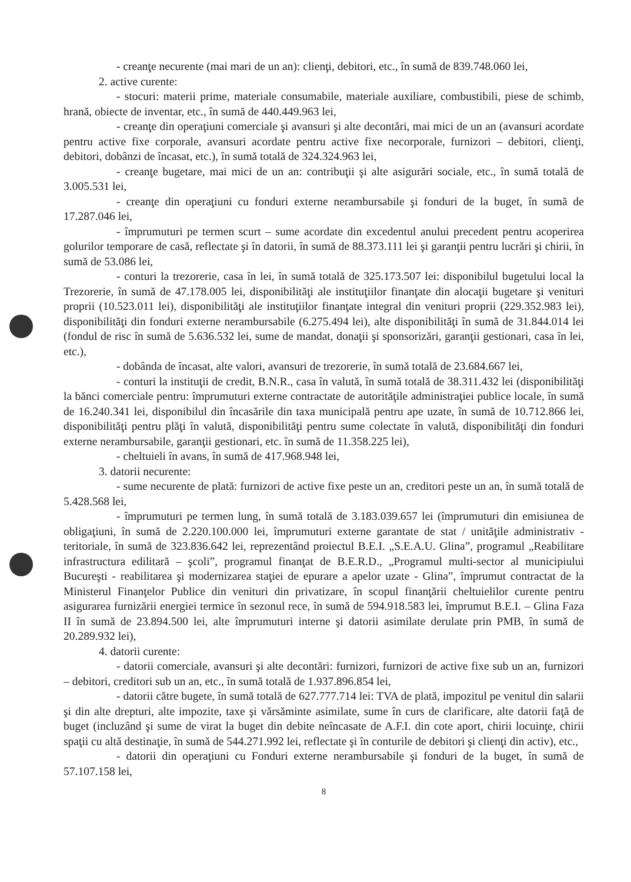- creanţe necurente (mai mari de un an): clienţi, debitori, etc., în sumă de 839.748.060 lei,
2. active curente:
- stocuri: materii prime, materiale consumabile, materiale auxiliare, combustibili, piese de schimb, hrană, obiecte de inventar, etc., în sumă de 440.449.963 lei,
- creanţe din operaţiuni comerciale şi avansuri şi alte decontări, mai mici de un an (avansuri acordate pentru active fixe corporale, avansuri acordate pentru active fixe necorporale, furnizori – debitori, clienţi, debitori, dobânzi de încasat, etc.), în sumă totală de 324.324.963 lei,
- creanţe bugetare, mai mici de un an: contribuţii şi alte asigurări sociale, etc., în sumă totală de 3.005.531 lei,
- creanţe din operaţiuni cu fonduri externe nerambursabile şi fonduri de la buget, în sumă de 17.287.046 lei,
- împrumuturi pe termen scurt – sume acordate din excedentul anului precedent pentru acoperirea golurilor temporare de casă, reflectate şi în datorii, în sumă de 88.373.111 lei şi garanţii pentru lucrări şi chirii, în sumă de 53.086 lei,
- conturi la trezorerie, casa în lei, în sumă totală de 325.173.507 lei: disponibilul bugetului local la Trezorerie, în sumă de 47.178.005 lei, disponibilităţi ale instituţiilor finanţate din alocaţii bugetare şi venituri proprii (10.523.011 lei), disponibilităţi ale instituţiilor finanţate integral din venituri proprii (229.352.983 lei), disponibilităţi din fonduri externe nerambursabile (6.275.494 lei), alte disponibilităţi în sumă de 31.844.014 lei (fondul de risc în sumă de 5.636.532 lei, sume de mandat, donaţii şi sponsorizări, garanţii gestionari, casa în lei, etc.),
- dobânda de încasat, alte valori, avansuri de trezorerie, în sumă totală de 23.684.667 lei,
- conturi la instituţii de credit, B.N.R., casa în valută, în sumă totală de 38.311.432 lei (disponibilităţi la bănci comerciale pentru: împrumuturi externe contractate de autorităţile administraţiei publice locale, în sumă de 16.240.341 lei, disponibilul din încasările din taxa municipală pentru ape uzate, în sumă de 10.712.866 lei, disponibilităţi pentru plăţi în valută, disponibilităţi pentru sume colectate în valută, disponibilităţi din fonduri externe nerambursabile, garanţii gestionari, etc. în sumă de 11.358.225 lei),
- cheltuieli în avans, în sumă de 417.968.948 lei,
3. datorii necurente:
- sume necurente de plată: furnizori de active fixe peste un an, creditori peste un an, în sumă totală de 5.428.568 lei,
- împrumuturi pe termen lung, în sumă totală de 3.183.039.657 lei (împrumuturi din emisiunea de obligaţiuni, în sumă de 2.220.100.000 lei, împrumuturi externe garantate de stat / unităţile administrativ - teritoriale, în sumă de 323.836.642 lei, reprezentând proiectul B.E.I. „S.E.A.U. Glina”, programul „Reabilitare infrastructura edilitară – şcoli”, programul finanţat de B.E.R.D., „Programul multi-sector al municipiului Bucureşti - reabilitarea şi modernizarea staţiei de epurare a apelor uzate - Glina”, împrumut contractat de la Ministerul Finanţelor Publice din venituri din privatizare, în scopul finanţării cheltuielilor curente pentru asigurarea furnizării energiei termice în sezonul rece, în sumă de 594.918.583 lei, împrumut B.E.I. – Glina Faza II în sumă de 23.894.500 lei, alte împrumuturi interne şi datorii asimilate derulate prin PMB, în sumă de 20.289.932 lei),
4. datorii curente:
- datorii comerciale, avansuri şi alte decontări: furnizori, furnizori de active fixe sub un an, furnizori – debitori, creditori sub un an, etc., în sumă totală de 1.937.896.854 lei,
- datorii către bugete, în sumă totală de 627.777.714 lei: TVA de plată, impozitul pe venitul din salarii şi din alte drepturi, alte impozite, taxe şi vărsăminte asimilate, sume în curs de clarificare, alte datorii faţă de buget (incluzând şi sume de virat la buget din debite neîncasate de A.F.I. din cote aport, chirii locuinţe, chirii spaţii cu altă destinaţie, în sumă de 544.271.992 lei, reflectate şi în conturile de debitori şi clienţi din activ), etc.,
- datorii din operaţiuni cu Fonduri externe nerambursabile şi fonduri de la buget, în sumă de 57.107.158 lei,
8